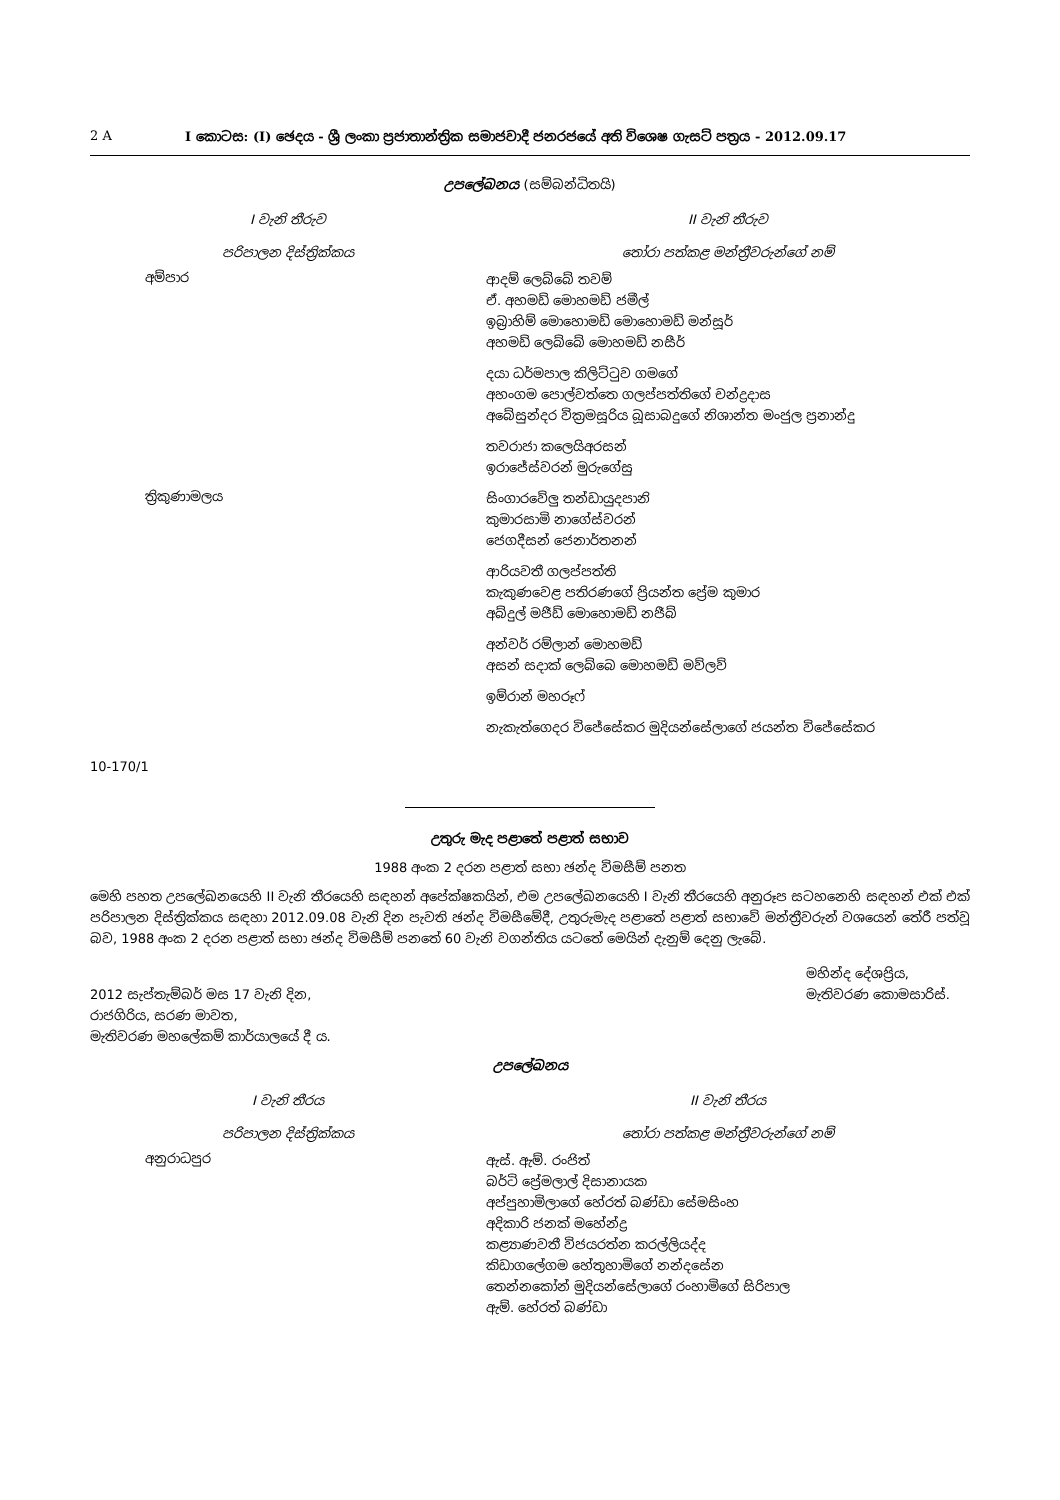2 A I කොටස: (I) ඡෙදය - ශ්‍රී ලංකා ප්‍රජාතාන්ත්‍රික සමාජවාදී ජනරජයේ අති විශෙෂ ගැසට් පත්‍රය - 2012.09.17
උපලේඛනය (සම්බන්ධිතයි)
| I වැනි තීරුව | II වැනි තීරුව |
| --- | --- |
| පරිපාලන දිස්ත්‍රික්කය | තෝරා පත්කළ මන්ත්‍රීවරුන්ගේ නම් |
| අම්පාර | ආදම් ලෙබ්බේ තවම් ඒ. අහමඩ් මොහමඩ් ජමීල් ඉබ්‍රාහිම් මොහොමඩ් මොහොමඩ් මන්සූර් අහමඩ් ලෙබ්බේ මොහමඩ් නසීර් දයා ධර්මපාල කිලිට්ටුව ගමගේ අහංගම පොල්වත්තෙ ගලප්පත්තිගේ චන්ද්‍රදාස අබේසුන්දර වික්‍රමසූරිය බූසාබදුගේ නිශාන්ත මංජුල ප්‍රනාන්දු තවරාජා කලෙයිඅරසන් ඉරාජේස්වරන් මුරුගේසු |
| ත්‍රිකුණාමලය | සිංගාරවේලු තන්ඩායුදපානි කුමාරසාමි නාගේස්වරන් ජෙගදීසන් ජෙනාර්තනන් ආරියවතී ගලප්පත්ති කැකුණවෙළ පතිරණගේ ප්‍රියන්ත ප්‍රේම කුමාර අබ්දුල් මජීඩ් මොහොමඩ් නජීබ් අන්වර් රම්ලාන් මොහමඩ් අසන් සදාක් ලෙබ්බෙ මොහමඩ් මව්ලව් ඉම්රාන් මහරූෆ් නැකැත්ගෙදර විජේසේකර මුදියන්සේලාගේ ජයන්ත විජේසේකර |
10-170/1
උතුරු මැද පළාතේ පළාත් සභාව
1988 අංක 2 දරන පළාත් සභා ඡන්ද විමසීම් පනත
මෙහි පහත උපලේඛනයෙහි II වැනි තීරයෙහි සඳහන් අපේක්ෂකයින්, එම උපලේඛනයෙහි I වැනි තීරයෙහි අනුරූප සටහනෙහි සඳහන් එක් එක් පරිපාලන දිස්ත්‍රික්කය සඳහා 2012.09.08 වැනි දින පැවති ඡන්ද විමසීමේදී, උතුරුමැද පළාතේ පළාත් සභාවේ මන්ත්‍රීවරුන් වශයෙන් තේරී පත්වූ බව, 1988 අංක 2 දරන පළාත් සභා ඡන්ද විමසීම් පනතේ 60 වැනි වගන්තිය යටතේ මෙයින් දැනුම් දෙනු ලැබේ.
2012 සැප්තැම්බර් මස 17 වැනි දින,
රාජගිරිය, සරණ මාවත,
මැතිවරණ මහලේකම් කාර්යාලයේ දී ය.
මහින්ද දේශප්‍රිය,
මැතිවරණ කොමසාරිස්.
උපලේඛනය
| I වැනි තීරය | II වැනි තීරය |
| --- | --- |
| පරිපාලන දිස්ත්‍රික්කය | තෝරා පත්කළ මන්ත්‍රීවරුන්ගේ නම් |
| අනුරාධපුර | ඇස්. ඇම්. රංජිත් බර්ටි ප්‍රේමලාල් දිසානායක අප්පුහාමිලාගේ හේරත් බණ්ඩා සේමසිංහ අදිකාරි ජනක් මහේන්ද්‍ර කළ්‍යාණවතී විජයරත්න කරල්ලියද්ද කිඩාගලේගම හේතුහාමිගේ නන්දසේන තෙන්නකෝන් මුදියන්සේලාගේ රංහාමිගේ සිරිපාල ඇම්. හේරත් බණ්ඩා |